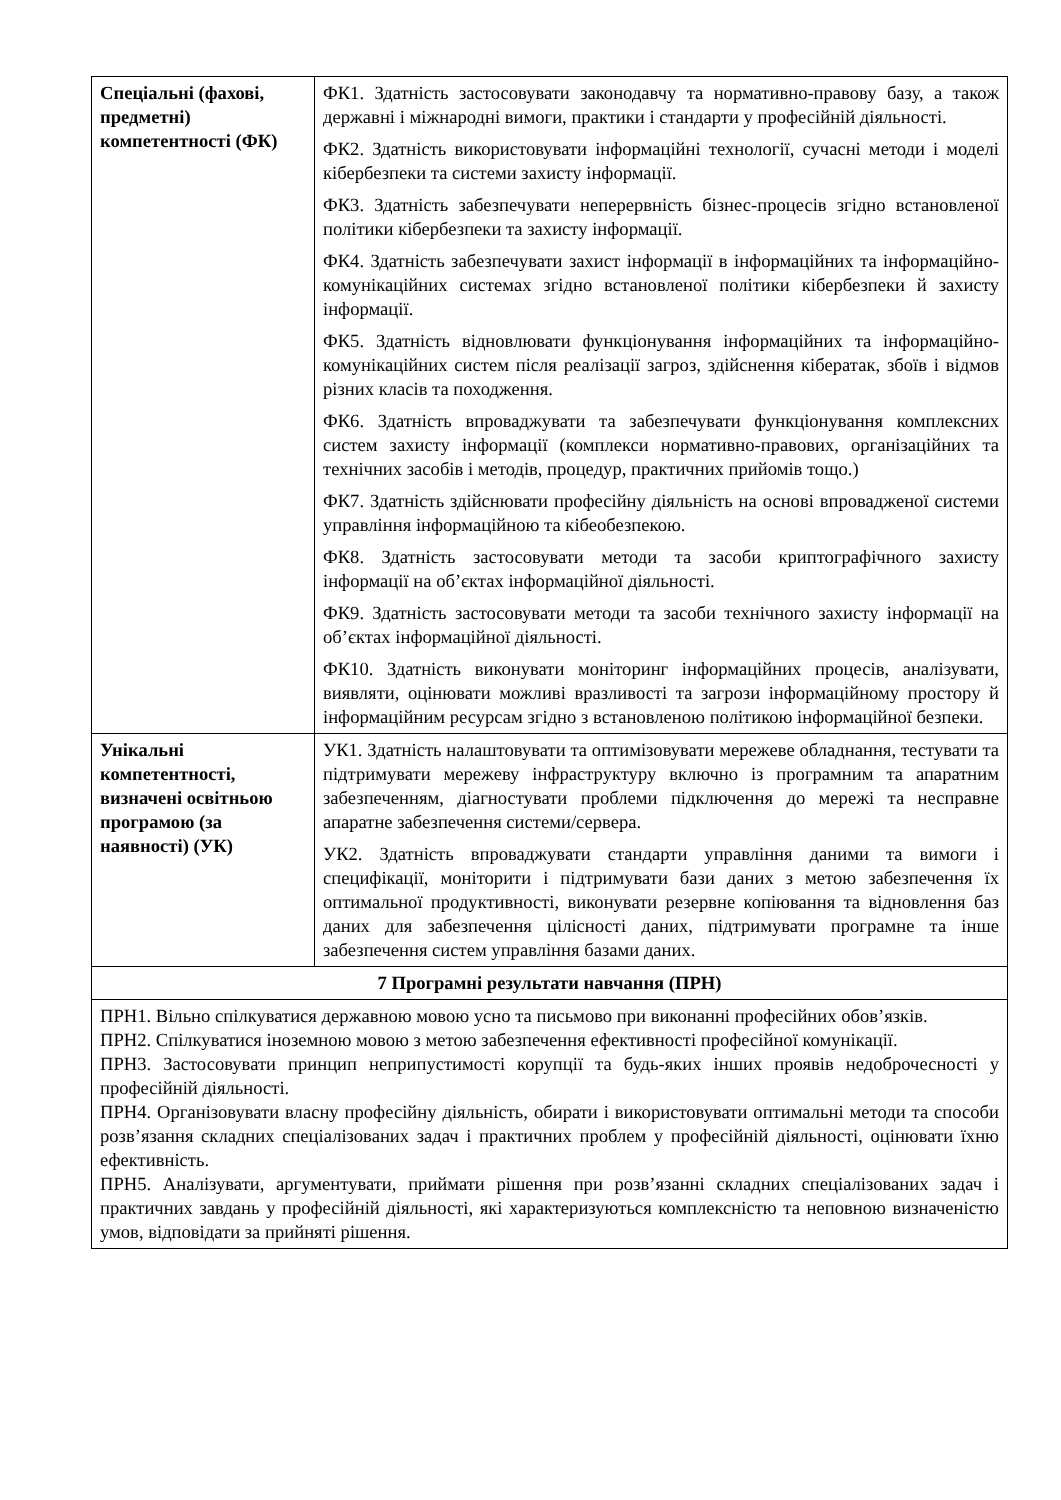| Спеціальні (фахові, предметні) компетентності (ФК) | ФК1. Здатність застосовувати законодавчу та нормативно-правову базу, а також державні і міжнародні вимоги, практики і стандарти у професійній діяльності. ФК2. Здатність використовувати інформаційні технології, сучасні методи і моделі кібербезпеки та системи захисту інформації. ФК3. Здатність забезпечувати неперервність бізнес-процесів згідно встановленої політики кібербезпеки та захисту інформації. ФК4. Здатність забезпечувати захист інформації в інформаційних та інформаційно-комунікаційних системах згідно встановленої політики кібербезпеки й захисту інформації. ФК5. Здатність відновлювати функціонування інформаційних та інформаційно-комунікаційних систем після реалізації загроз, здійснення кібератак, збоїв і відмов різних класів та походження. ФК6. Здатність впроваджувати та забезпечувати функціонування комплексних систем захисту інформації (комплекси нормативно-правових, організаційних та технічних засобів і методів, процедур, практичних прийомів тощо.) ФК7. Здатність здійснювати професійну діяльність на основі впровадженої системи управління інформаційною та кібеобезпекою. ФК8. Здатність застосовувати методи та засоби криптографічного захисту інформації на об’єктах інформаційної діяльності. ФК9. Здатність застосовувати методи та засоби технічного захисту інформації на об’єктах інформаційної діяльності. ФК10. Здатність виконувати моніторинг інформаційних процесів, аналізувати, виявляти, оцінювати можливі вразливості та загрози інформаційному простору й інформаційним ресурсам згідно з встановленою політикою інформаційної безпеки. |
| Унікальні компетентності, визначені освітньою програмою (за наявності) (УК) | УК1. Здатність налаштовувати та оптимізовувати мережеве обладнання, тестувати та підтримувати мережеву інфраструктуру включно із програмним та апаратним забезпеченням, діагностувати проблеми підключення до мережі та несправне апаратне забезпечення системи/сервера. УК2. Здатність впроваджувати стандарти управління даними та вимоги і специфікації, моніторити і підтримувати бази даних з метою забезпечення їх оптимальної продуктивності, виконувати резервне копіювання та відновлення баз даних для забезпечення цілісності даних, підтримувати програмне та інше забезпечення систем управління базами даних. |
| 7 Програмні результати навчання (ПРН) | |
| ПРН1. Вільно спілкуватися державною мовою усно та письмово при виконанні професійних обов’язків. ПРН2. Спілкуватися іноземною мовою з метою забезпечення ефективності професійної комунікації. ПРН3. Застосовувати принцип неприпустимості корупції та будь-яких інших проявів недоброчесності у професійній діяльності. ПРН4. Організовувати власну професійну діяльність, обирати і використовувати оптимальні методи та способи розв’язання складних спеціалізованих задач і практичних проблем у професійній діяльності, оцінювати їхню ефективність. ПРН5. Аналізувати, аргументувати, приймати рішення при розв’язанні складних спеціалізованих задач і практичних завдань у професійній діяльності, які характеризуються комплексністю та неповною визначеністю умов, відповідати за прийняті рішення. | |